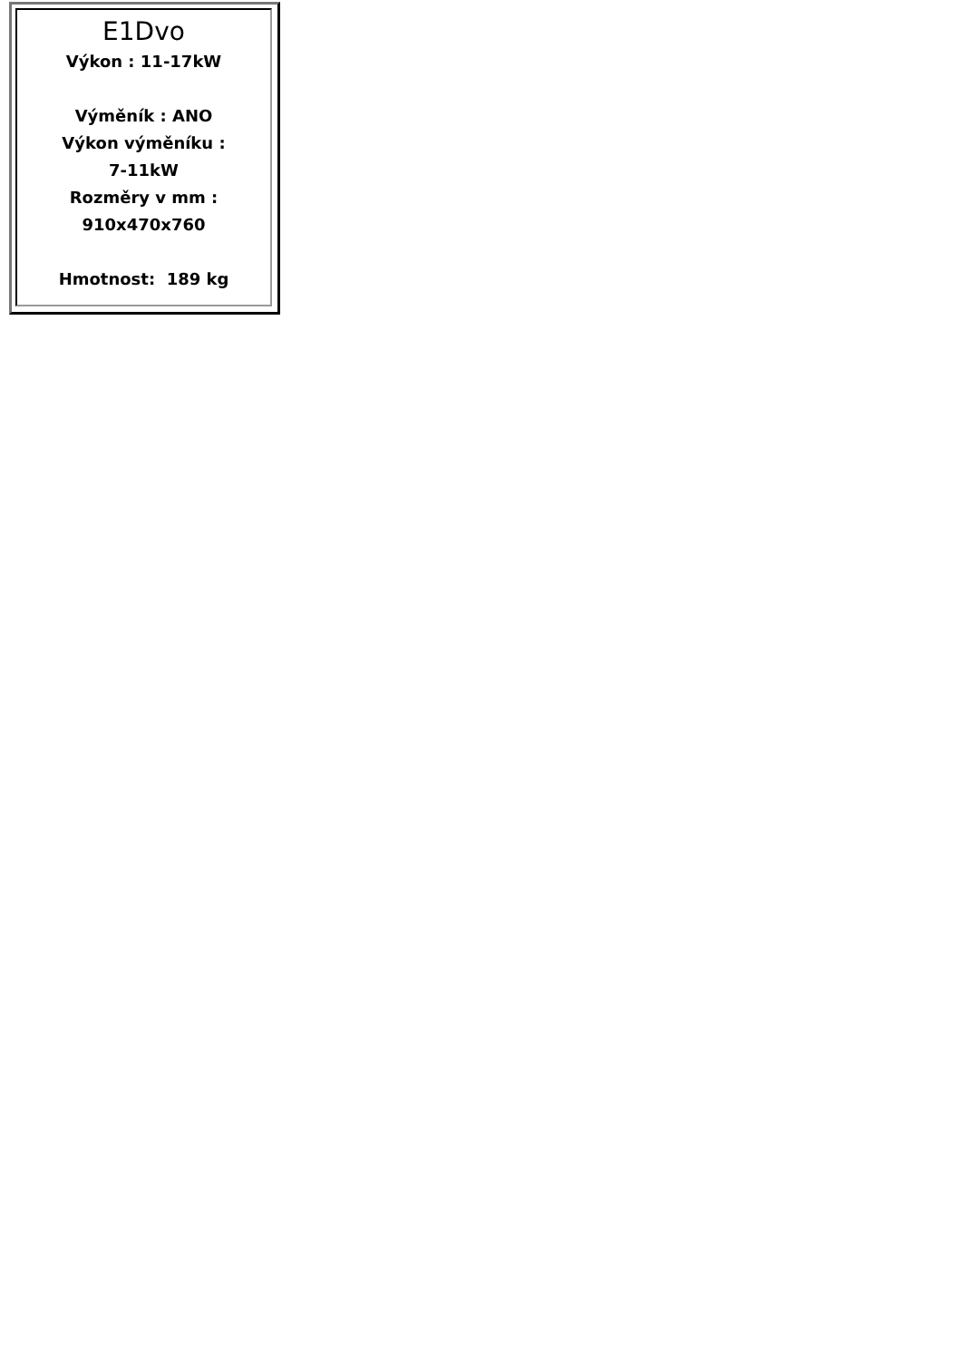E1Dvo
Výkon : 11-17kW
Výměník : ANO
Výkon výměníku :
7-11kW
Rozměry v mm :
910x470x760
Hmotnost: 189 kg